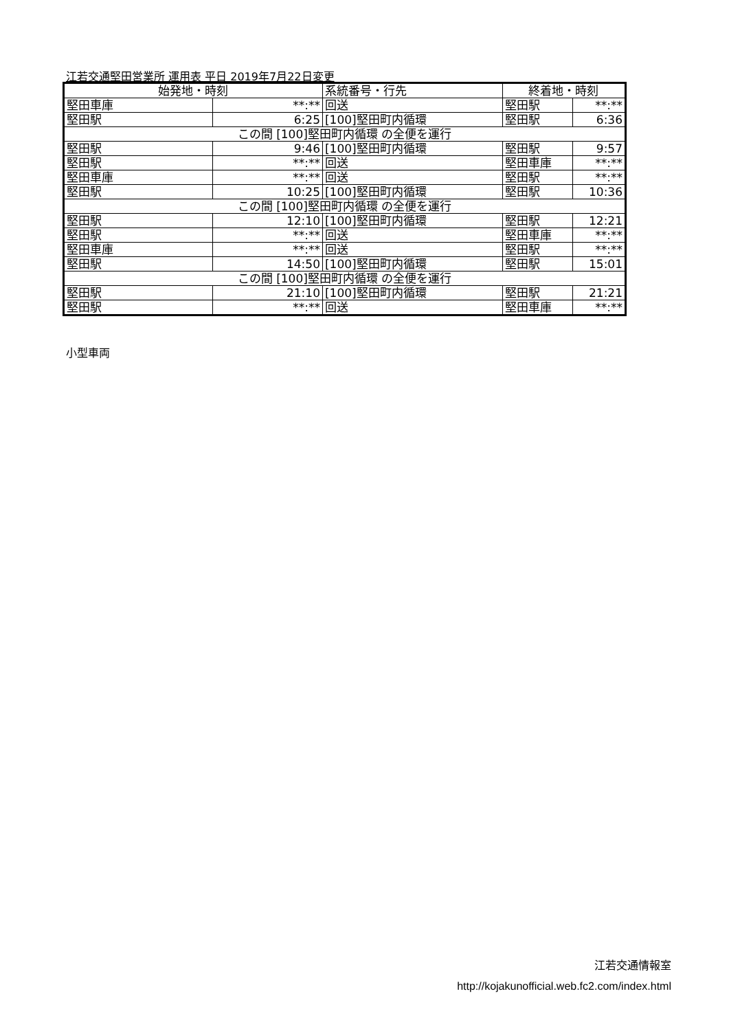江若交通堅田営業所 運用表 平日 2019年7月22日変更
| 始発地・時刻 | | 系統番号・行先 | 終着地・時刻 | |
| --- | --- | --- | --- | --- |
| 堅田車庫 | **:** | 回送 | 堅田駅 | **:** |
| 堅田駅 | 6:25 | [100]堅田町内循環 | 堅田駅 | 6:36 |
| この間 [100]堅田町内循環 の全便を運行 | | | | |
| 堅田駅 | 9:46 | [100]堅田町内循環 | 堅田駅 | 9:57 |
| 堅田駅 | **:** | 回送 | 堅田車庫 | **:** |
| 堅田車庫 | **:** | 回送 | 堅田駅 | **:** |
| 堅田駅 | 10:25 | [100]堅田町内循環 | 堅田駅 | 10:36 |
| この間 [100]堅田町内循環 の全便を運行 | | | | |
| 堅田駅 | 12:10 | [100]堅田町内循環 | 堅田駅 | 12:21 |
| 堅田駅 | **:** | 回送 | 堅田車庫 | **:** |
| 堅田車庫 | **:** | 回送 | 堅田駅 | **:** |
| 堅田駅 | 14:50 | [100]堅田町内循環 | 堅田駅 | 15:01 |
| この間 [100]堅田町内循環 の全便を運行 | | | | |
| 堅田駅 | 21:10 | [100]堅田町内循環 | 堅田駅 | 21:21 |
| 堅田駅 | **:** | 回送 | 堅田車庫 | **:** |
小型車両
江若交通情報室
http://kojakunofficial.web.fc2.com/index.html